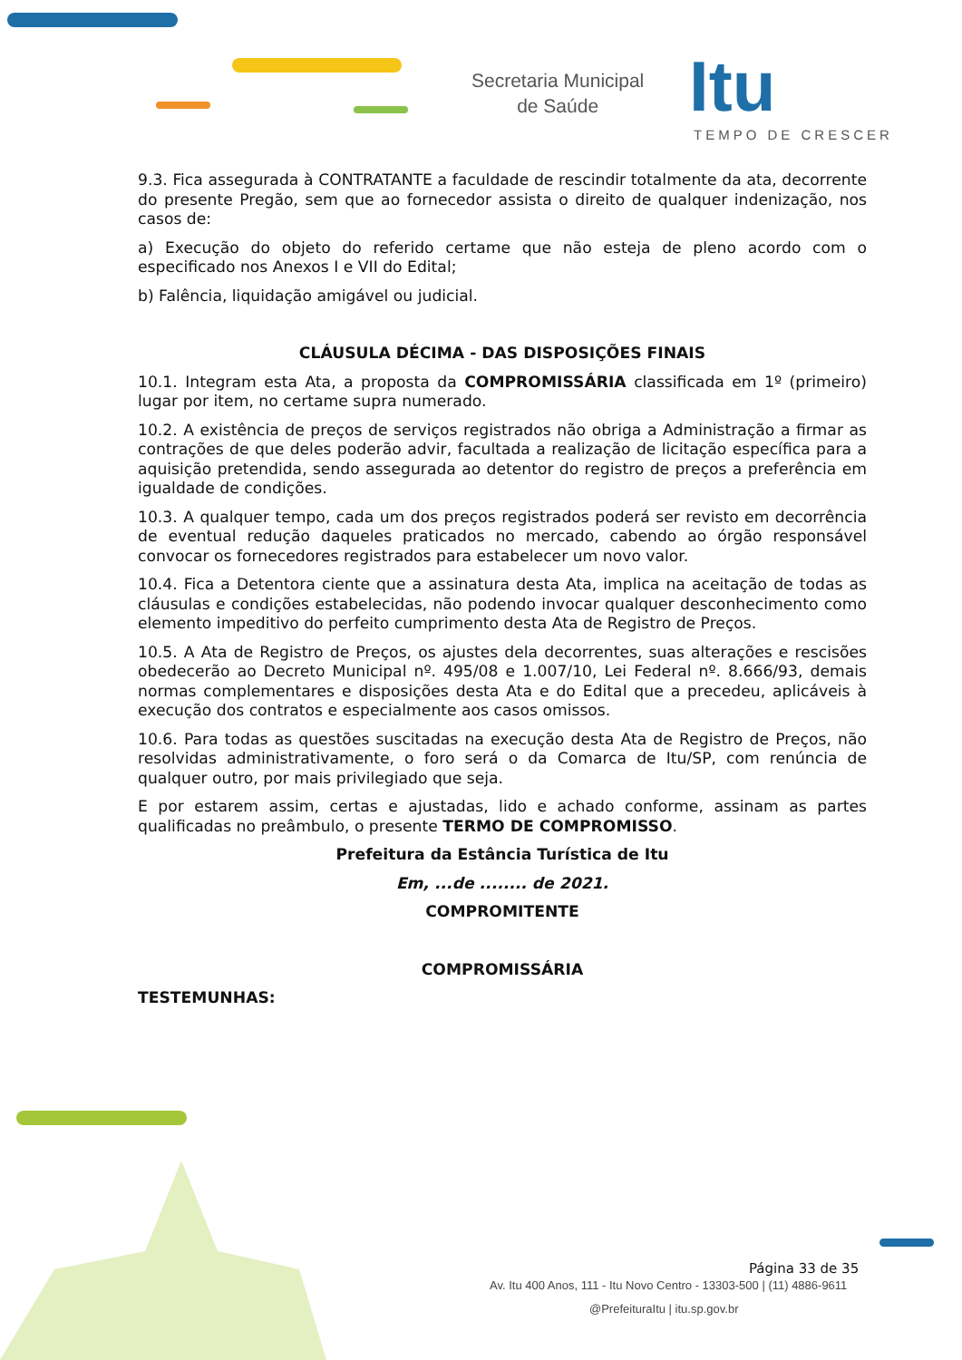Secretaria Municipal
de Saúde
Itu
TEMPO DE CRESCER
9.3. Fica assegurada à CONTRATANTE a faculdade de rescindir totalmente da ata, decorrente do presente Pregão, sem que ao fornecedor assista o direito de qualquer indenização, nos casos de:
a) Execução do objeto do referido certame que não esteja de pleno acordo com o especificado nos Anexos I e VII do Edital;
b) Falência, liquidação amigável ou judicial.
CLÁUSULA DÉCIMA - DAS DISPOSIÇÕES FINAIS
10.1. Integram esta Ata, a proposta da COMPROMISSÁRIA classificada em 1º (primeiro) lugar por item, no certame supra numerado.
10.2. A existência de preços de serviços registrados não obriga a Administração a firmar as contrações de que deles poderão advir, facultada a realização de licitação específica para a aquisição pretendida, sendo assegurada ao detentor do registro de preços a preferência em igualdade de condições.
10.3. A qualquer tempo, cada um dos preços registrados poderá ser revisto em decorrência de eventual redução daqueles praticados no mercado, cabendo ao órgão responsável convocar os fornecedores registrados para estabelecer um novo valor.
10.4. Fica a Detentora ciente que a assinatura desta Ata, implica na aceitação de todas as cláusulas e condições estabelecidas, não podendo invocar qualquer desconhecimento como elemento impeditivo do perfeito cumprimento desta Ata de Registro de Preços.
10.5. A Ata de Registro de Preços, os ajustes dela decorrentes, suas alterações e rescisões obedecerão ao Decreto Municipal nº. 495/08 e 1.007/10, Lei Federal nº. 8.666/93, demais normas complementares e disposições desta Ata e do Edital que a precedeu, aplicáveis à execução dos contratos e especialmente aos casos omissos.
10.6. Para todas as questões suscitadas na execução desta Ata de Registro de Preços, não resolvidas administrativamente, o foro será o da Comarca de Itu/SP, com renúncia de qualquer outro, por mais privilegiado que seja.
E por estarem assim, certas e ajustadas, lido e achado conforme, assinam as partes qualificadas no preâmbulo, o presente TERMO DE COMPROMISSO.
Prefeitura da Estância Turística de Itu
Em, ...de ........ de 2021.
COMPROMITENTE
COMPROMISSÁRIA
TESTEMUNHAS:
Página 33 de 35
Av. Itu 400 Anos, 111 - Itu Novo Centro - 13303-500 | (11) 4886-9611
@PrefeituraItu | itu.sp.gov.br